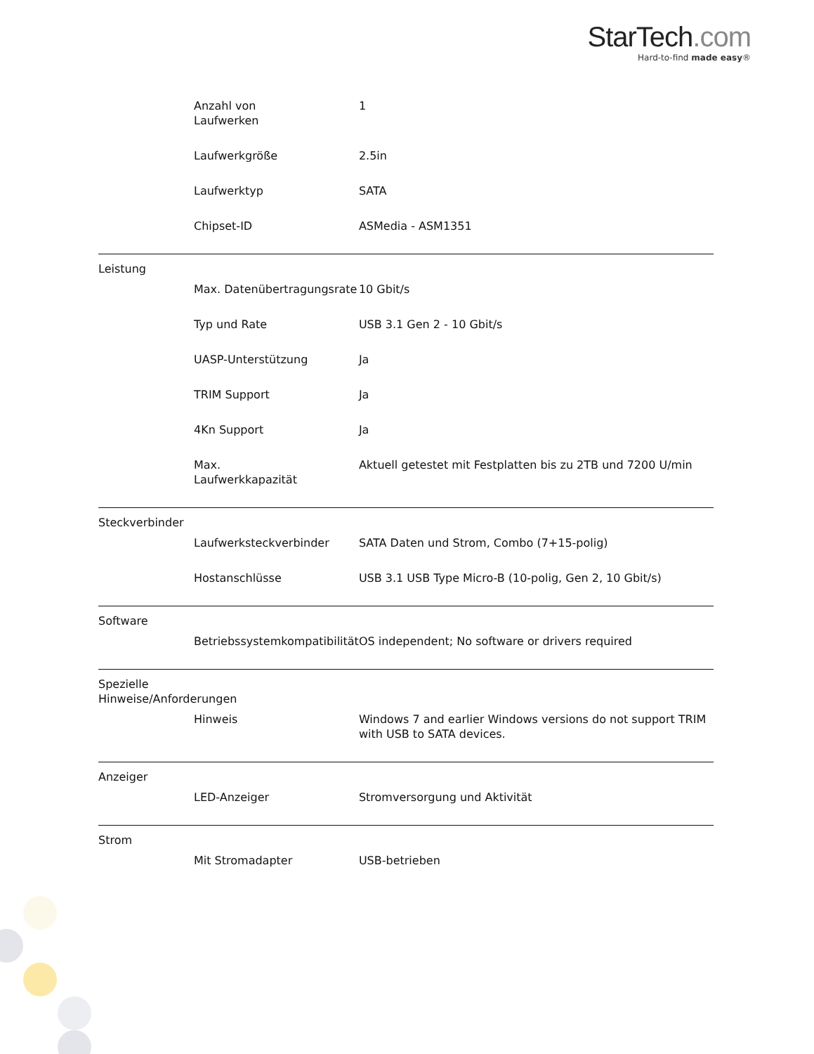StarTech.com
Hard-to-find made easy®
| | Anzahl von Laufwerken | 1 |
| | Laufwerkgröße | 2.5in |
| | Laufwerktyp | SATA |
| | Chipset-ID | ASMedia - ASM1351 |
| Leistung | | |
| | Max. Datenübertragungsrate | 10 Gbit/s |
| | Typ und Rate | USB 3.1 Gen 2 - 10 Gbit/s |
| | UASP-Unterstützung | Ja |
| | TRIM Support | Ja |
| | 4Kn Support | Ja |
| | Max. Laufwerkkapazität | Aktuell getestet mit Festplatten bis zu 2TB und 7200 U/min |
| Steckverbinder | | |
| | Laufwerksteckverbinder | SATA Daten und Strom, Combo (7+15-polig) |
| | Hostanschlüsse | USB 3.1 USB Type Micro-B (10-polig, Gen 2, 10 Gbit/s) |
| Software | | |
| | Betriebssystemkompatibilität | OS independent; No software or drivers required |
| Spezielle Hinweise/Anforderungen | | |
| | Hinweis | Windows 7 and earlier Windows versions do not support TRIM with USB to SATA devices. |
| Anzeiger | | |
| | LED-Anzeiger | Stromversorgung und Aktivität |
| Strom | | |
| | Mit Stromadapter | USB-betrieben |